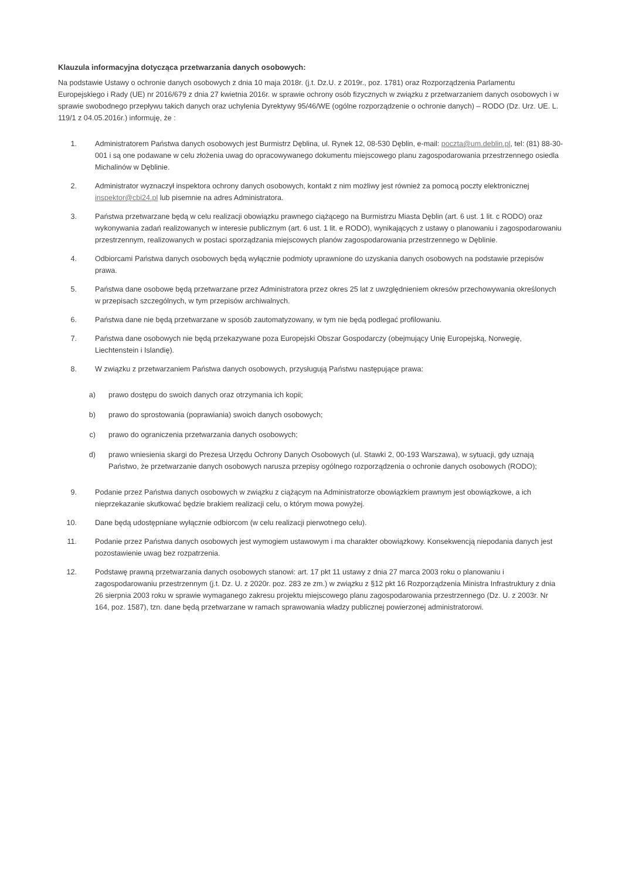Klauzula informacyjna dotycząca przetwarzania danych osobowych:
Na podstawie Ustawy o ochronie danych osobowych z dnia 10 maja 2018r. (j.t. Dz.U. z 2019r., poz. 1781) oraz Rozporządzenia Parlamentu Europejskiego i Rady (UE) nr 2016/679 z dnia 27 kwietnia 2016r. w sprawie ochrony osób fizycznych w związku z przetwarzaniem danych osobowych i w sprawie swobodnego przepływu takich danych oraz uchylenia Dyrektywy 95/46/WE (ogólne rozporządzenie o ochronie danych) – RODO (Dz. Urz. UE. L. 119/1 z 04.05.2016r.) informuję, że :
1. Administratorem Państwa danych osobowych jest Burmistrz Dęblina, ul. Rynek 12, 08-530 Dęblin, e-mail: poczta@um.deblin.pl, tel: (81) 88-30-001 i są one podawane w celu złożenia uwag do opracowywanego dokumentu miejscowego planu zagospodarowania przestrzennego osiedla Michalinów w Dęblinie.
2. Administrator wyznaczył inspektora ochrony danych osobowych, kontakt z nim możliwy jest również za pomocą poczty elektronicznej inspektor@cbi24.pl lub pisemnie na adres Administratora.
3. Państwa przetwarzane będą w celu realizacji obowiązku prawnego ciążącego na Burmistrzu Miasta Dęblin (art. 6 ust. 1 lit. c RODO) oraz wykonywania zadań realizowanych w interesie publicznym (art. 6 ust. 1 lit. e RODO), wynikających z ustawy o planowaniu i zagospodarowaniu przestrzennym, realizowanych w postaci sporządzania miejscowych planów zagospodarowania przestrzennego w Dęblinie.
4. Odbiorcami Państwa danych osobowych będą wyłącznie podmioty uprawnione do uzyskania danych osobowych na podstawie przepisów prawa.
5. Państwa dane osobowe będą przetwarzane przez Administratora przez okres 25 lat z uwzględnieniem okresów przechowywania określonych w przepisach szczególnych, w tym przepisów archiwalnych.
6. Państwa dane nie będą przetwarzane w sposób zautomatyzowany, w tym nie będą podlegać profilowaniu.
7. Państwa dane osobowych nie będą przekazywane poza Europejski Obszar Gospodarczy (obejmujący Unię Europejską, Norwegię, Liechtenstein i Islandię).
8. W związku z przetwarzaniem Państwa danych osobowych, przysługują Państwu następujące prawa:
a) prawo dostępu do swoich danych oraz otrzymania ich kopii;
b) prawo do sprostowania (poprawiania) swoich danych osobowych;
c) prawo do ograniczenia przetwarzania danych osobowych;
d) prawo wniesienia skargi do Prezesa Urzędu Ochrony Danych Osobowych (ul. Stawki 2, 00-193 Warszawa), w sytuacji, gdy uznają Państwo, że przetwarzanie danych osobowych narusza przepisy ogólnego rozporządzenia o ochronie danych osobowych (RODO);
9. Podanie przez Państwa danych osobowych w związku z ciążącym na Administratorze obowiązkiem prawnym jest obowiązkowe, a ich nieprzekazanie skutkować będzie brakiem realizacji celu, o którym mowa powyżej.
10. Dane będą udostępniane wyłącznie odbiorcom (w celu realizacji pierwotnego celu).
11. Podanie przez Państwa danych osobowych jest wymogiem ustawowym i ma charakter obowiązkowy. Konsekwencją niepodania danych jest pozostawienie uwag bez rozpatrzenia.
12. Podstawę prawną przetwarzania danych osobowych stanowi: art. 17 pkt 11 ustawy z dnia 27 marca 2003 roku o planowaniu i zagospodarowaniu przestrzennym (j.t. Dz. U. z 2020r. poz. 283 ze zm.) w związku z §12 pkt 16 Rozporządzenia Ministra Infrastruktury z dnia 26 sierpnia 2003 roku w sprawie wymaganego zakresu projektu miejscowego planu zagospodarowania przestrzennego (Dz. U. z 2003r. Nr 164, poz. 1587), tzn. dane będą przetwarzane w ramach sprawowania władzy publicznej powierzonej administratorowi.